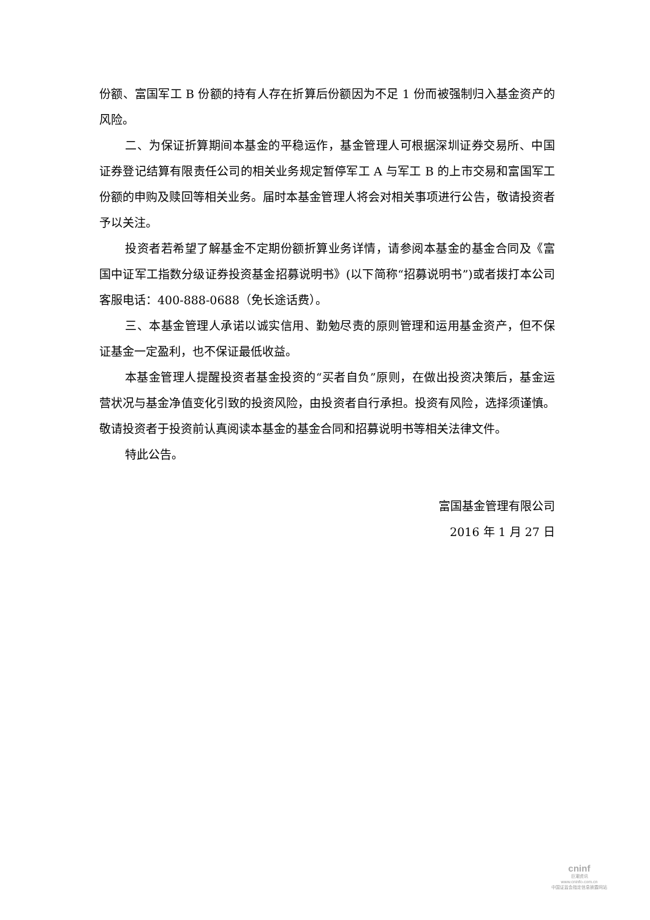份额、富国军工 B 份额的持有人存在折算后份额因为不足 1 份而被强制归入基金资产的风险。
二、为保证折算期间本基金的平稳运作，基金管理人可根据深圳证券交易所、中国证券登记结算有限责任公司的相关业务规定暂停军工 A 与军工 B 的上市交易和富国军工份额的申购及赎回等相关业务。届时本基金管理人将会对相关事项进行公告，敬请投资者予以关注。
投资者若希望了解基金不定期份额折算业务详情，请参阅本基金的基金合同及《富国中证军工指数分级证券投资基金招募说明书》(以下简称“招募说明书”)或者拨打本公司客服电话：400-888-0688（免长途话费）。
三、本基金管理人承诺以诚实信用、勤勉尽责的原则管理和运用基金资产，但不保证基金一定盈利，也不保证最低收益。
本基金管理人提醒投资者基金投资的“买者自负”原则，在做出投资决策后，基金运营状况与基金净值变化引致的投资风险，由投资者自行承担。投资有风险，选择须谨慎。敬请投资者于投资前认真阅读本基金的基金合同和招募说明书等相关法律文件。
特此公告。
富国基金管理有限公司
2016 年 1 月 27 日
cninf
巨潮资讯
www.cninfo.com.cn
中国证监会指定信息披露网站